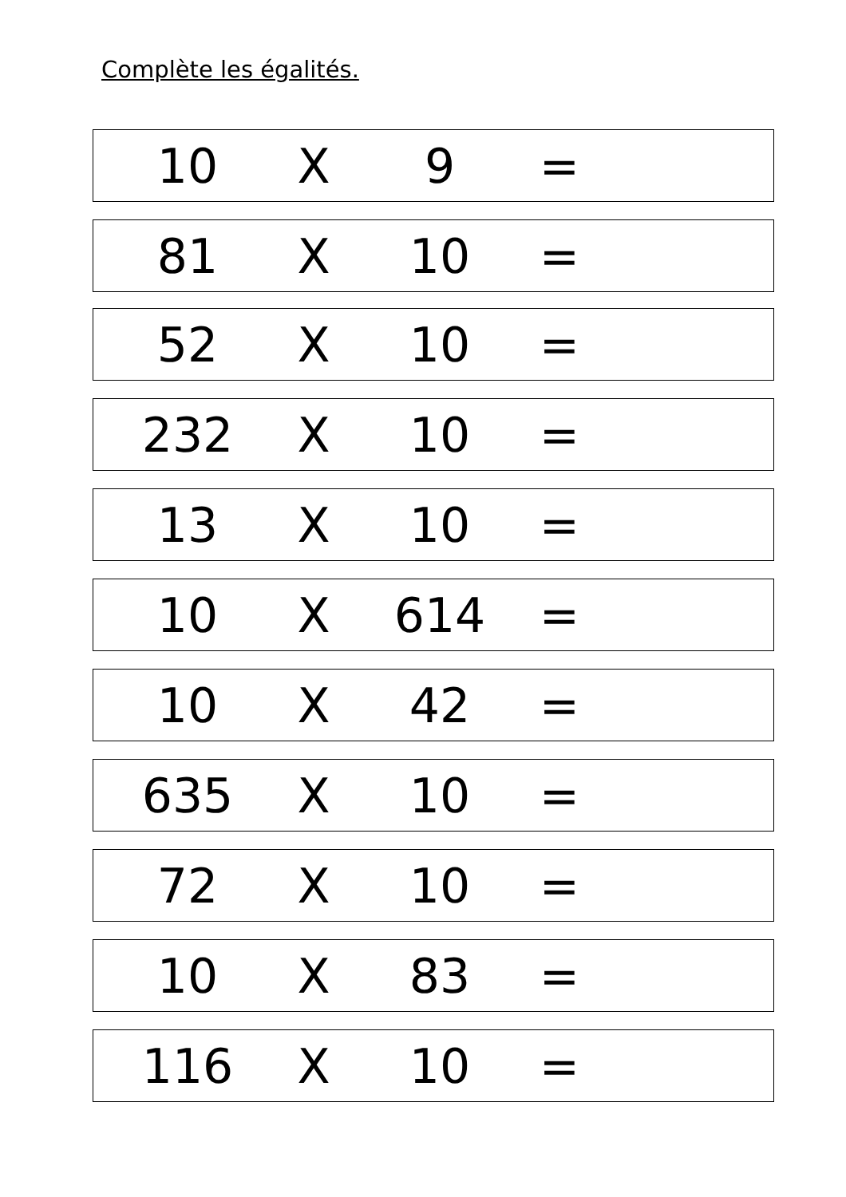Complète les égalités.
10 X 9 =
81 X 10 =
52 X 10 =
232 X 10 =
13 X 10 =
10 X 614 =
10 X 42 =
635 X 10 =
72 X 10 =
10 X 83 =
116 X 10 =